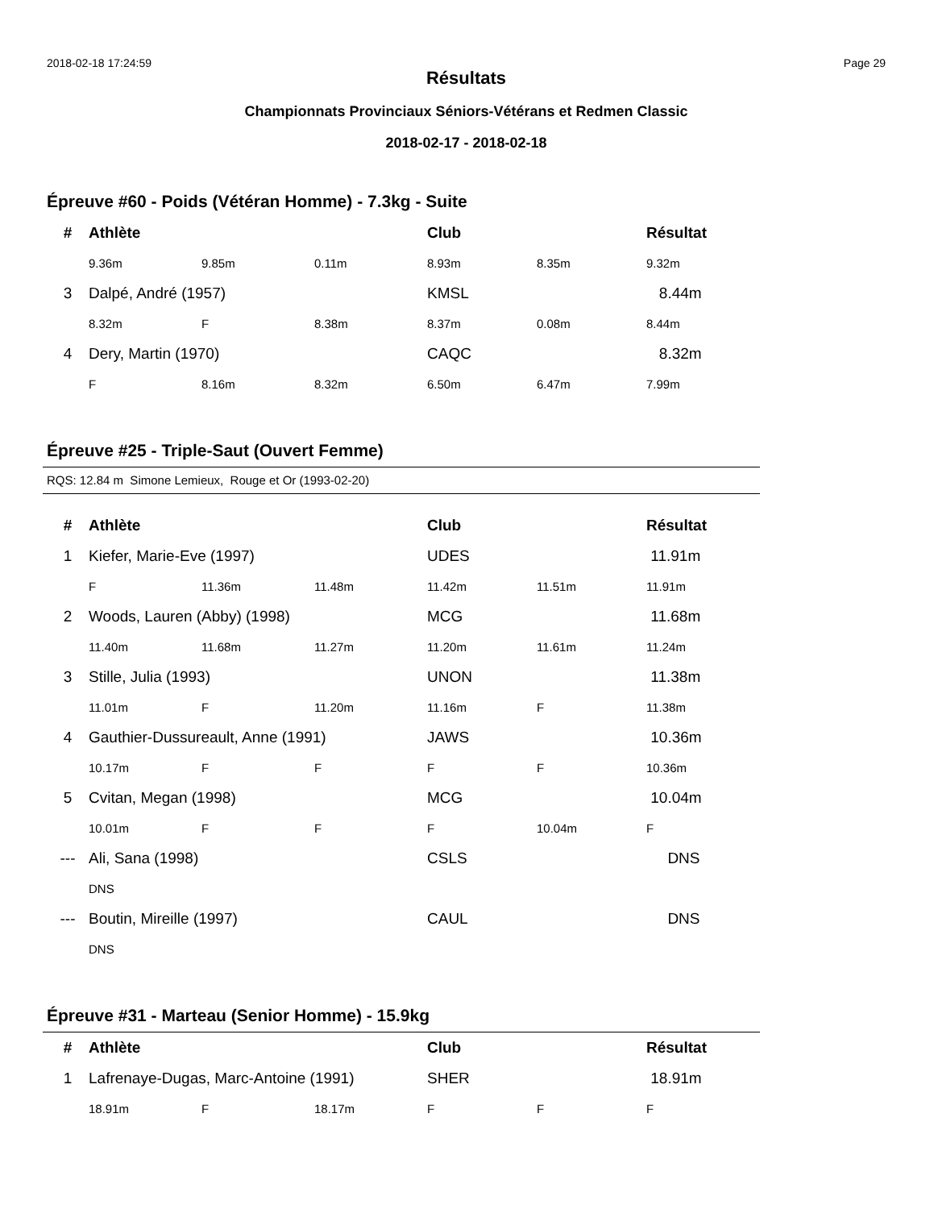2018-02-18 17:24:59 Page 29
Résultats
Championnats Provinciaux Séniors-Vétérans et Redmen Classic
2018-02-17 - 2018-02-18
Épreuve #60 - Poids (Vétéran Homme) - 7.3kg - Suite
| # | Athlète | | | Club | | Résultat |
| --- | --- | --- | --- | --- | --- | --- |
| | 9.36m | 9.85m | 0.11m | 8.93m | 8.35m | 9.32m |
| 3 | Dalpé, André (1957) | | | KMSL | | 8.44m |
| | 8.32m | F | 8.38m | 8.37m | 0.08m | 8.44m |
| 4 | Dery, Martin (1970) | | | CAQC | | 8.32m |
| | F | 8.16m | 8.32m | 6.50m | 6.47m | 7.99m |
Épreuve #25 - Triple-Saut (Ouvert Femme)
RQS: 12.84 m Simone Lemieux, Rouge et Or (1993-02-20)
| # | Athlète | | | Club | | Résultat |
| --- | --- | --- | --- | --- | --- | --- |
| 1 | Kiefer, Marie-Eve (1997) | | | UDES | | 11.91m |
| | F | 11.36m | 11.48m | 11.42m | 11.51m | 11.91m |
| 2 | Woods, Lauren (Abby) (1998) | | | MCG | | 11.68m |
| | 11.40m | 11.68m | 11.27m | 11.20m | 11.61m | 11.24m |
| 3 | Stille, Julia (1993) | | | UNON | | 11.38m |
| | 11.01m | F | 11.20m | 11.16m | F | 11.38m |
| 4 | Gauthier-Dussureault, Anne (1991) | | | JAWS | | 10.36m |
| | 10.17m | F | F | F | F | 10.36m |
| 5 | Cvitan, Megan (1998) | | | MCG | | 10.04m |
| | 10.01m | F | F | F | 10.04m | F |
| --- | Ali, Sana (1998) | | | CSLS | | DNS |
| | DNS | | | | | |
| --- | Boutin, Mireille (1997) | | | CAUL | | DNS |
| | DNS | | | | | |
Épreuve #31 - Marteau (Senior Homme) - 15.9kg
| # | Athlète | | | Club | | Résultat |
| --- | --- | --- | --- | --- | --- | --- |
| 1 | Lafrenaye-Dugas, Marc-Antoine (1991) | | | SHER | | 18.91m |
| | 18.91m | F | 18.17m | F | F | F |